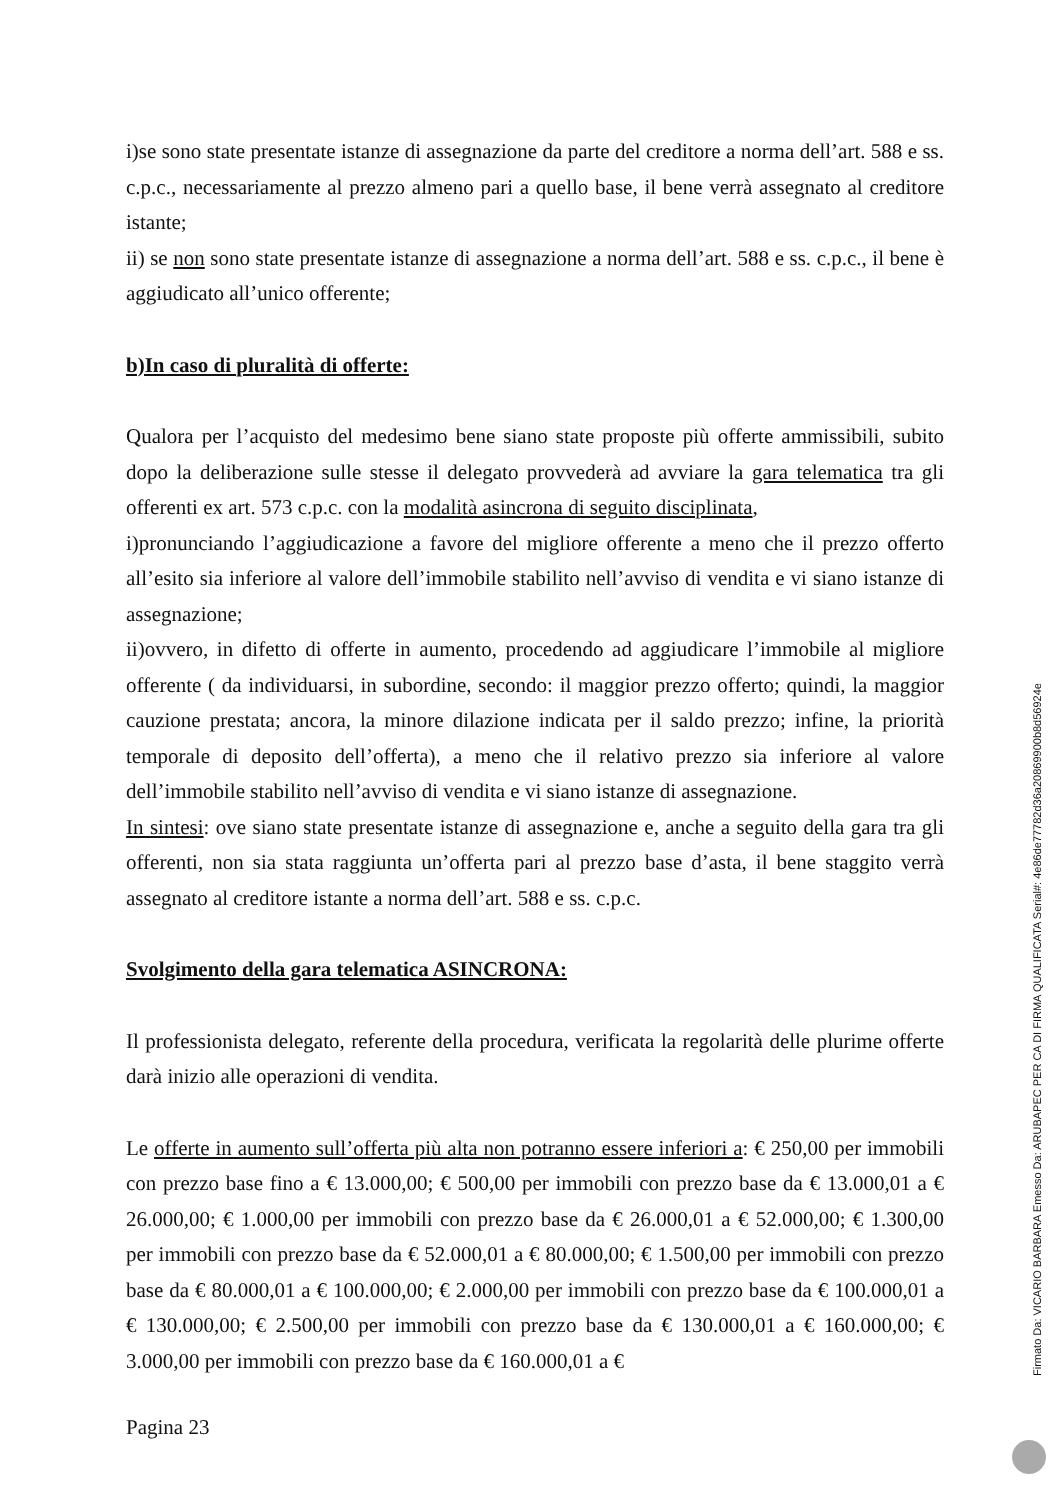i)se sono state presentate istanze di assegnazione da parte del creditore a norma dell’art. 588 e ss. c.p.c., necessariamente al prezzo almeno pari a quello base, il bene verrà assegnato al creditore istante;
ii) se non sono state presentate istanze di assegnazione a norma dell’art. 588 e ss. c.p.c., il bene è aggiudicato all’unico offerente;
b)In caso di pluralità di offerte:
Qualora per l’acquisto del medesimo bene siano state proposte più offerte ammissibili, subito dopo la deliberazione sulle stesse il delegato provvederà ad avviare la gara telematica tra gli offerenti ex art. 573 c.p.c. con la modalità asincrona di seguito disciplinata,
i)pronunciando l’aggiudicazione a favore del migliore offerente a meno che il prezzo offerto all’esito sia inferiore al valore dell’immobile stabilito nell’avviso di vendita e vi siano istanze di assegnazione;
ii)ovvero, in difetto di offerte in aumento, procedendo ad aggiudicare l’immobile al migliore offerente ( da individuarsi, in subordine, secondo: il maggior prezzo offerto; quindi, la maggior cauzione prestata; ancora, la minore dilazione indicata per il saldo prezzo; infine, la priorità temporale di deposito dell’offerta), a meno che il relativo prezzo sia inferiore al valore dell’immobile stabilito nell’avviso di vendita e vi siano istanze di assegnazione.
In sintesi: ove siano state presentate istanze di assegnazione e, anche a seguito della gara tra gli offerenti, non sia stata raggiunta un’offerta pari al prezzo base d’asta, il bene staggito verrà assegnato al creditore istante a norma dell’art. 588 e ss. c.p.c.
Svolgimento della gara telematica ASINCRONA:
Il professionista delegato, referente della procedura, verificata la regolarità delle plurime offerte darà inizio alle operazioni di vendita.
Le offerte in aumento sull’offerta più alta non potranno essere inferiori a: € 250,00 per immobili con prezzo base fino a € 13.000,00; € 500,00 per immobili con prezzo base da € 13.000,01 a € 26.000,00; € 1.000,00 per immobili con prezzo base da € 26.000,01 a € 52.000,00; € 1.300,00 per immobili con prezzo base da € 52.000,01 a € 80.000,00; € 1.500,00 per immobili con prezzo base da € 80.000,01 a € 100.000,00; € 2.000,00 per immobili con prezzo base da € 100.000,01 a € 130.000,00; € 2.500,00 per immobili con prezzo base da € 130.000,01 a € 160.000,00; € 3.000,00 per immobili con prezzo base da € 160.000,01 a €
Pagina 23
Firmato Da: VICARIO BARBARA Emesso Da: ARUBAPEC PER CA DI FIRMA QUALIFICATA Serial#: 4e86de77782d36a20869900b8d56924e